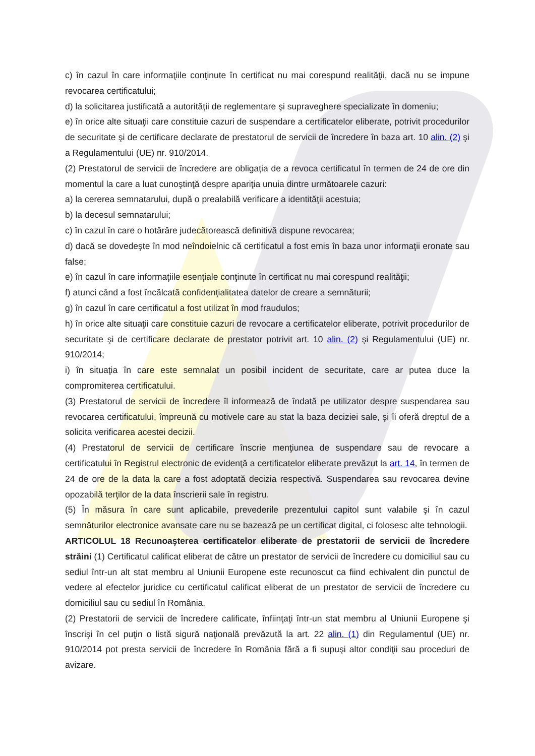c) în cazul în care informaţiile conţinute în certificat nu mai corespund realităţii, dacă nu se impune revocarea certificatului;
d) la solicitarea justificată a autorităţii de reglementare şi supraveghere specializate în domeniu;
e) în orice alte situaţii care constituie cazuri de suspendare a certificatelor eliberate, potrivit procedurilor de securitate şi de certificare declarate de prestatorul de servicii de încredere în baza art. 10 alin. (2) şi a Regulamentului (UE) nr. 910/2014.
(2) Prestatorul de servicii de încredere are obligaţia de a revoca certificatul în termen de 24 de ore din momentul la care a luat cunoştinţă despre apariţia unuia dintre următoarele cazuri:
a) la cererea semnatarului, după o prealabilă verificare a identităţii acestuia;
b) la decesul semnatarului;
c) în cazul în care o hotărâre judecătorească definitivă dispune revocarea;
d) dacă se dovedeşte în mod neîndoielnic că certificatul a fost emis în baza unor informaţii eronate sau false;
e) în cazul în care informaţiile esenţiale conţinute în certificat nu mai corespund realităţii;
f) atunci când a fost încălcată confidenţialitatea datelor de creare a semnăturii;
g) în cazul în care certificatul a fost utilizat în mod fraudulos;
h) în orice alte situaţii care constituie cazuri de revocare a certificatelor eliberate, potrivit procedurilor de securitate şi de certificare declarate de prestator potrivit art. 10 alin. (2) şi Regulamentului (UE) nr. 910/2014;
i) în situaţia în care este semnalat un posibil incident de securitate, care ar putea duce la compromiterea certificatului.
(3) Prestatorul de servicii de încredere îl informează de îndată pe utilizator despre suspendarea sau revocarea certificatului, împreună cu motivele care au stat la baza deciziei sale, şi îi oferă dreptul de a solicita verificarea acestei decizii.
(4) Prestatorul de servicii de certificare înscrie menţiunea de suspendare sau de revocare a certificatului în Registrul electronic de evidenţă a certificatelor eliberate prevăzut la art. 14, în termen de 24 de ore de la data la care a fost adoptată decizia respectivă. Suspendarea sau revocarea devine opozabilă terţilor de la data înscrierii sale în registru.
(5) În măsura în care sunt aplicabile, prevederile prezentului capitol sunt valabile şi în cazul semnăturilor electronice avansate care nu se bazează pe un certificat digital, ci folosesc alte tehnologii.
ARTICOLUL 18 Recunoaşterea certificatelor eliberate de prestatorii de servicii de încredere străini (1) Certificatul calificat eliberat de către un prestator de servicii de încredere cu domiciliul sau cu sediul într-un alt stat membru al Uniunii Europene este recunoscut ca fiind echivalent din punctul de vedere al efectelor juridice cu certificatul calificat eliberat de un prestator de servicii de încredere cu domiciliul sau cu sediul în România.
(2) Prestatorii de servicii de încredere calificate, înfiinţaţi într-un stat membru al Uniunii Europene şi înscrişi în cel puţin o listă sigură naţională prevăzută la art. 22 alin. (1) din Regulamentul (UE) nr. 910/2014 pot presta servicii de încredere în România fără a fi supuşi altor condiţii sau proceduri de avizare.